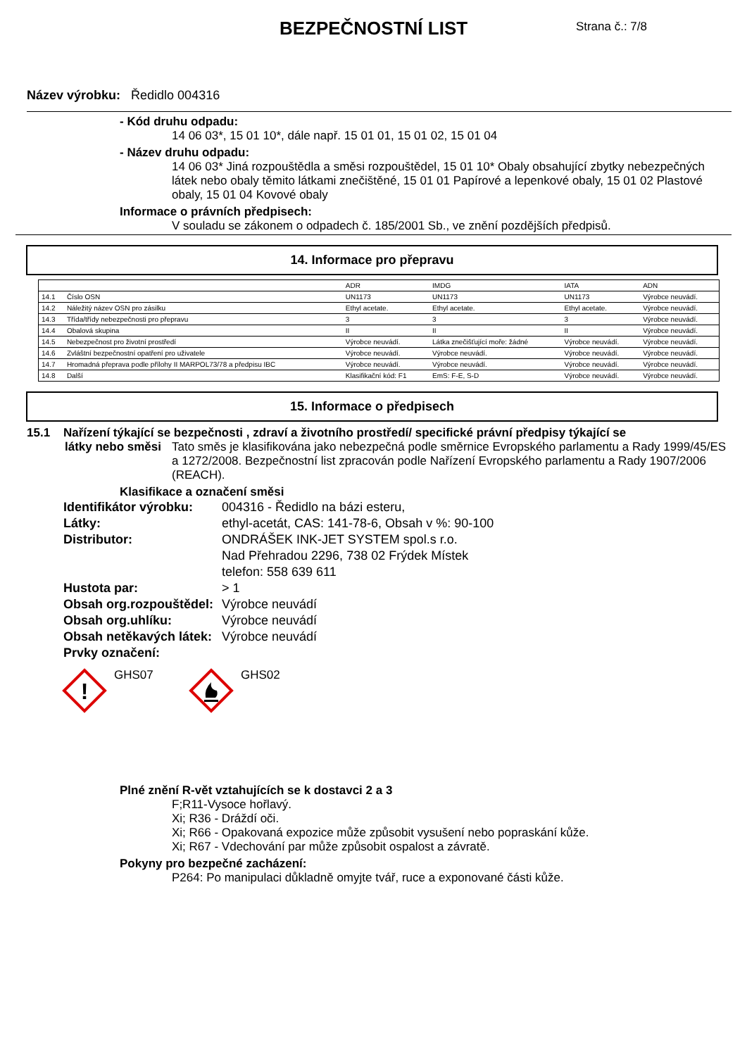BEZPEČNOSTNÍ LIST Strana č.: 7/8
Název výrobku: Ředidlo 004316
- Kód druhu odpadu:
14 06 03*, 15 01 10*, dále např. 15 01 01, 15 01 02, 15 01 04
- Název druhu odpadu:
14 06 03* Jiná rozpouštědla a směsi rozpouštědel, 15 01 10* Obaly obsahující zbytky nebezpečných látek nebo obaly těmito látkami znečištěné, 15 01 01 Papírové a lepenkové obaly, 15 01 02 Plastové obaly, 15 01 04 Kovové obaly
Informace o právních předpisech:
V souladu se zákonem o odpadech č. 185/2001 Sb., ve znění pozdějších předpisů.
14. Informace pro přepravu
| | | ADR | IMDG | IATA | ADN |
| 14.1 | Číslo OSN | UN1173 | UN1173 | UN1173 | Výrobce neuvádí. |
| 14.2 | Náležitý název OSN pro zásilku | Ethyl acetate. | Ethyl acetate. | Ethyl acetate. | Výrobce neuvádí. |
| 14.3 | Třída/třídy nebezpečnosti pro přepravu | 3 | 3 | 3 | Výrobce neuvádí. |
| 14.4 | Obalová skupina | II | II | II | Výrobce neuvádí. |
| 14.5 | Nebezpečnost pro životní prostředí | Výrobce neuvádí. | Látka znečišťující moře: žádné | Výrobce neuvádí. | Výrobce neuvádí. |
| 14.6 | Zvláštní bezpečnostní opatření pro uživatele | Výrobce neuvádí. | Výrobce neuvádí. | Výrobce neuvádí. | Výrobce neuvádí. |
| 14.7 | Hromadná přeprava podle přílohy II MARPOL73/78 a předpisu IBC | Výrobce neuvádí. | Výrobce neuvádí. | Výrobce neuvádí. | Výrobce neuvádí. |
| 14.8 | Další | Klasifikační kód: F1 | EmS: F-E, S-D | Výrobce neuvádí. | Výrobce neuvádí. |
15. Informace o předpisech
15.1 Nařízení týkající se bezpečnosti , zdraví a životního prostředí/ specifické právní předpisy týkající se
látky nebo směsi
Tato směs je klasifikována jako nebezpečná podle směrnice Evropského parlamentu a Rady 1999/45/ES a 1272/2008. Bezpečnostní list zpracován podle Nařízení Evropského parlamentu a Rady 1907/2006 (REACH).
Klasifikace a označení směsi
Identifikátor výrobku: 004316 - Ředidlo na bázi esteru, Látky: ethyl-acetát, CAS: 141-78-6, Obsah v %: 90-100 Distributor: ONDRÁŠEK INK-JET SYSTEM spol.s r.o.
Nad Přehradou 2296, 738 02 Frýdek Místek
telefon: 558 639 611 Hustota par: > 1 Obsah org.rozpouštědel: Výrobce neuvádí Obsah org.uhlíku: Výrobce neuvádí Obsah netěkavých látek: Výrobce neuvádí Prvky označení:
!
GHS07
GHS02
Plné znění R-vět vztahujících se k dostavci 2 a 3
F;R11-Vysoce hořlavý.
Xi; R36 - Dráždí oči.
Xi; R66 - Opakovaná expozice může způsobit vysušení nebo popraskání kůže.
Xi; R67 - Vdechování par může způsobit ospalost a závratě.
Pokyny pro bezpečné zacházení:
P264: Po manipulaci důkladně omyjte tvář, ruce a exponované části kůže.